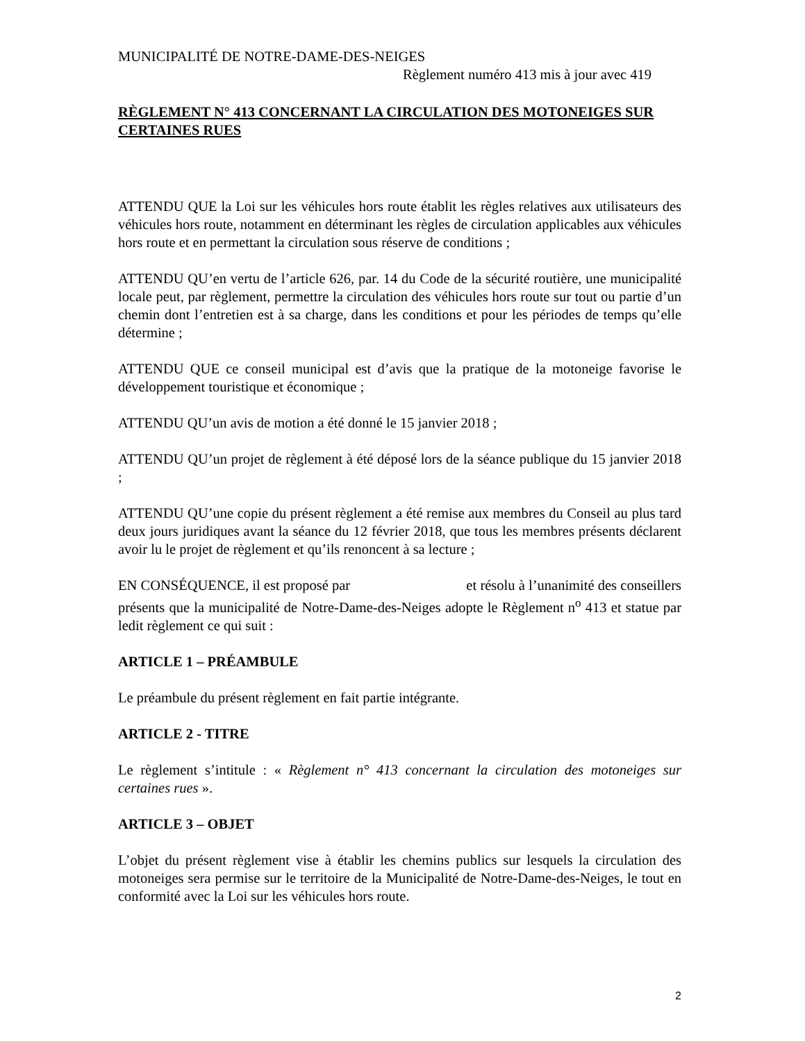MUNICIPALITÉ DE NOTRE-DAME-DES-NEIGES
Règlement numéro 413 mis à jour avec 419
RÈGLEMENT N° 413 CONCERNANT LA CIRCULATION DES MOTONEIGES SUR CERTAINES RUES
ATTENDU QUE la Loi sur les véhicules hors route établit les règles relatives aux utilisateurs des véhicules hors route, notamment en déterminant les règles de circulation applicables aux véhicules hors route et en permettant la circulation sous réserve de conditions ;
ATTENDU QU’en vertu de l’article 626, par. 14 du Code de la sécurité routière, une municipalité locale peut, par règlement, permettre la circulation des véhicules hors route sur tout ou partie d’un chemin dont l’entretien est à sa charge, dans les conditions et pour les périodes de temps qu’elle détermine ;
ATTENDU QUE ce conseil municipal est d’avis que la pratique de la motoneige favorise le développement touristique et économique ;
ATTENDU QU’un avis de motion a été donné le 15 janvier 2018 ;
ATTENDU QU’un projet de règlement à été déposé lors de la séance publique du 15 janvier 2018 ;
ATTENDU QU’une copie du présent règlement a été remise aux membres du Conseil au plus tard deux jours juridiques avant la séance du 12 février 2018, que tous les membres présents déclarent avoir lu le projet de règlement et qu’ils renoncent à sa lecture ;
EN CONSÉQUENCE, il est proposé par et résolu à l’unanimité des conseillers présents que la municipalité de Notre-Dame-des-Neiges adopte le Règlement n<sup>o</sup> 413 et statue par ledit règlement ce qui suit :
ARTICLE 1 – PRÉAMBULE
Le préambule du présent règlement en fait partie intégrante.
ARTICLE 2 - TITRE
Le règlement s’intitule : « Règlement n° 413 concernant la circulation des motoneiges sur certaines rues ».
ARTICLE 3 – OBJET
L’objet du présent règlement vise à établir les chemins publics sur lesquels la circulation des motoneiges sera permise sur le territoire de la Municipalité de Notre-Dame-des-Neiges, le tout en conformité avec la Loi sur les véhicules hors route.
2